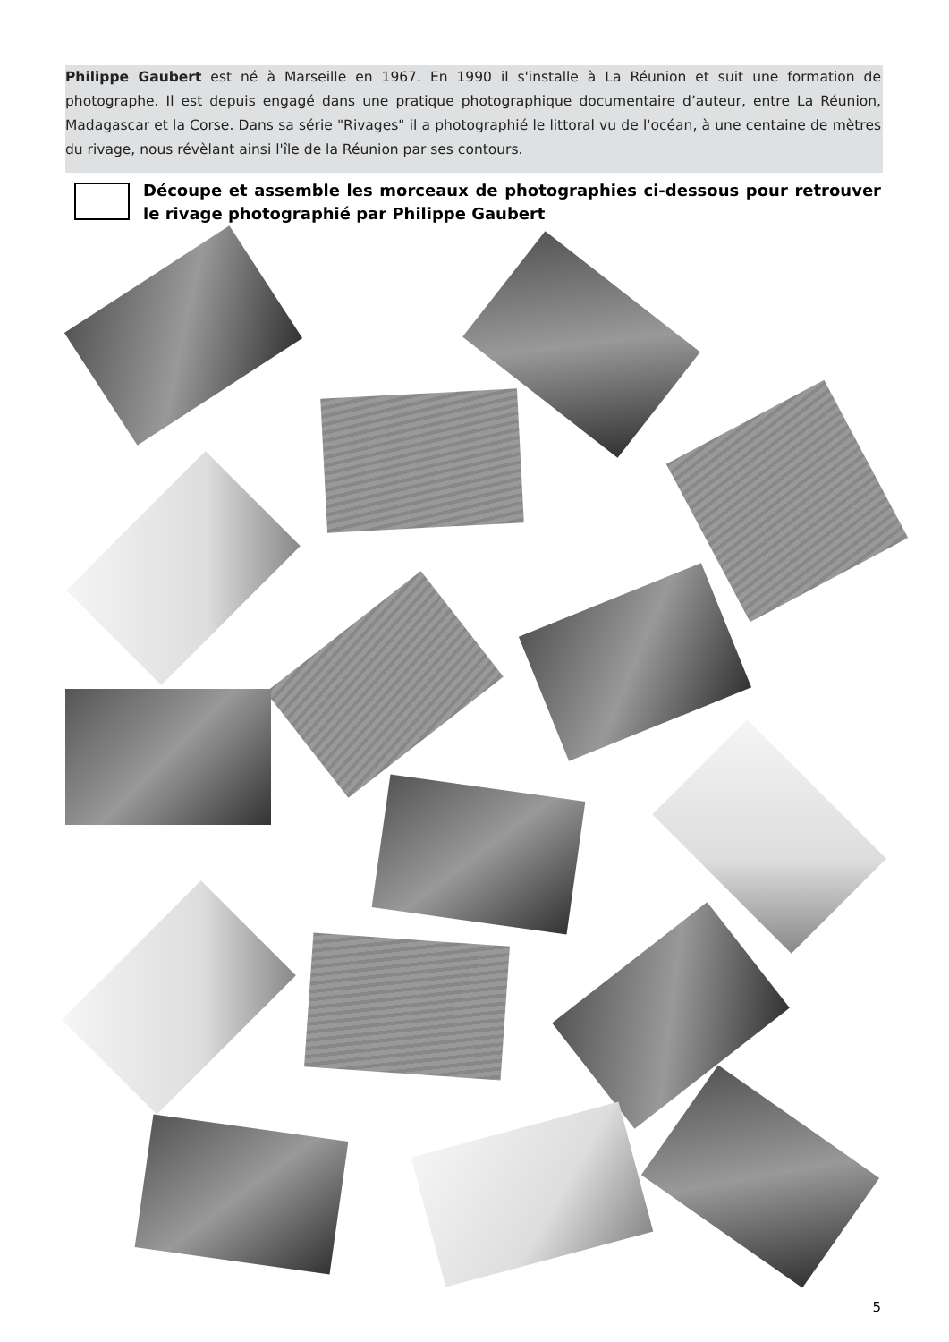Philippe Gaubert est né à Marseille en 1967. En 1990 il s'installe à La Réunion et suit une formation de photographe. Il est depuis engagé dans une pratique photographique documentaire d’auteur, entre La Réunion, Madagascar et la Corse. Dans sa série "Rivages" il a photographié le littoral vu de l'océan, à une centaine de mètres du rivage, nous révèlant ainsi l'île de la Réunion par ses contours.
Découpe et assemble les morceaux de photographies ci-dessous pour retrouver le rivage photographié par Philippe Gaubert
5